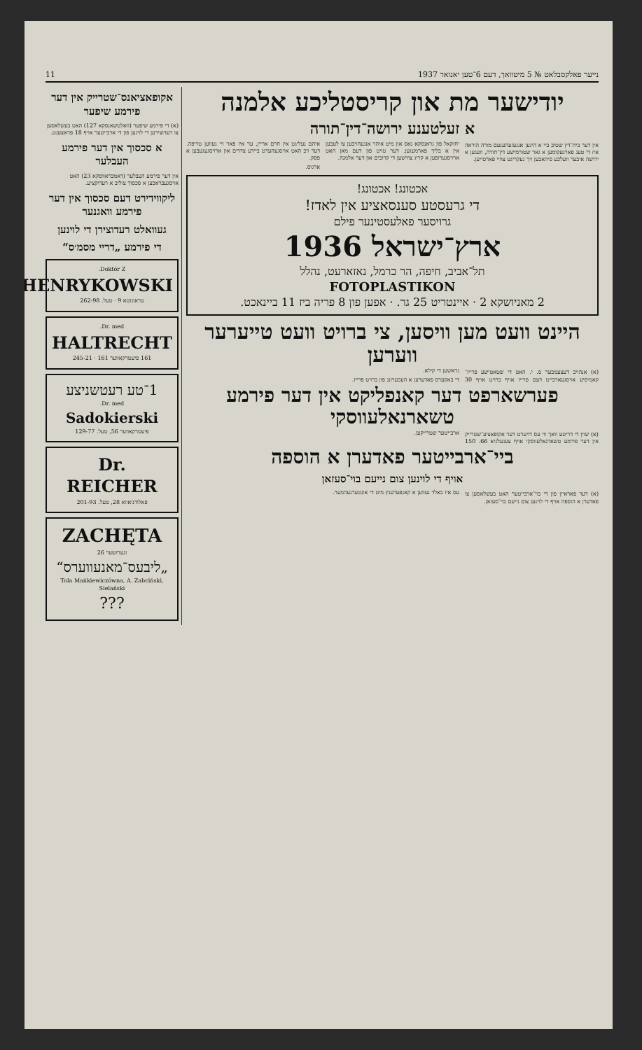נייער פאלקסבלאט № 5 מיטוואך, דעם 6־טען יאנואר 1937 11
יודישער מת און קריסטליכע אלמנה
א זעלטענע ירושה־דין־תורה
אין דער בית־דין שטיב ביי א היגען אנגעזעהענעם מורה הוראה איז די טעג פארגעקומען א גאר שטורמישע דין־תורה, וועגען א ירושה איבער וועלכע ס׳האבען זיך געקריגט צוויי פארטייען.
יחזקאל פון גראנסקא נאס און מיט איהר אנגעהויבען צו לעבען אין א בליך פארמעגען. דער טויט פון דעם מאן האט ארויסגערופען א קריג צווישען די קרובים און דער אלמנה.
איהם נעליגט אין חרם אריין, ער איז פאר זיי געווען טריפה. דער רב האט אויסגעהערט ביידע צדדים און ארויסגעגעבען א פסק.
ארגוס.
אכטונג! אכטונג!
די גרעסטע סענסאציע אין לאדז!
גרויסער פאלעסטינער פילם
ארץ־ישראל 1936
תל־אביב, חיפה, הר כרמל, נאזארעט, נהלל
FOTOPLASTIKON
2 מאניושקא 2 · איינטריט 25 גר. · אפען פון 8 פריה ביז 11 ביינאכט.
היינט וועט מען וויסען, צי ברויט וועט טייערער ווערען
(א) אנהויב דעצעמבער ס. י. האט די שטאטישע פרייז־קאמיסיע אויסגעארבייט דעם פרייז אויף ברויט אויף 30 גראשען די קילא.
די באקערס פאדערען א העכערונג פון ברויט פרייז.
פערשארפט דער קאנפליקט אין דער פירמע טשארנאלעווסקי
(א) שוין די דריטע וואך ווי עס דויערט דער אקופאציע־שטרייק אין דער פירמע טשארנאלעווסקי אויף צעגעלניא 66. 150 ארבייטער שטרייקען.
ביי־ארבייטער פאדערן א הוספה
אויף די לוינען צום נייעם בוי־סעזאן
(א) דער פאראיין פון די בוי־ארבייטער האט בעשלאסען צו פאדערן א הוספה אויף די לוינען צום נייעם בוי־סעזאן.
עס איז באלד נעווען א קאנפערענץ מיט די אונטערנעהמער.
אקופאציאנס־שטרייק אין דער פירמע שיפער
(א) די פירמע שיפער (וואלטשאנסקא 127) האט בעשלאסען צו רעדוצירען די לוינען פון די ארבייטער אויף 18 פראצענט.
א סכסוך אין דער פירמע העבלער
אין דער פירמע העבלער (דאמבראווסקא 23) האט אויסגעבראכען א סכסוך צוליב א רעדוקציע.
ליקווידירט דעם סכסוך אין דער פירמע וואגנער
געוואלט רעדוצירן די לוינען
די פירמע „דריי מסמ׳ס“
Doktór Z.
HENRYKOWSKI
טראוגוטא 9 · טעל. 262-98
Dr. med.
HALTRECHT
161 פיעטרקאווער 161 · 245-21
1־טע רעטשניצע
Dr. med.
Sadokierski
פיעטרקאווער 56, טעל. 129-77
Dr. REICHER
פאלודניאווא 28, טעל. 201-93
ZACHĘTA
זגערזשער 26
„ליבעס־מאנעווערס“
Tola Mańkiewiczówna, A. Zabciński, Sielański
???